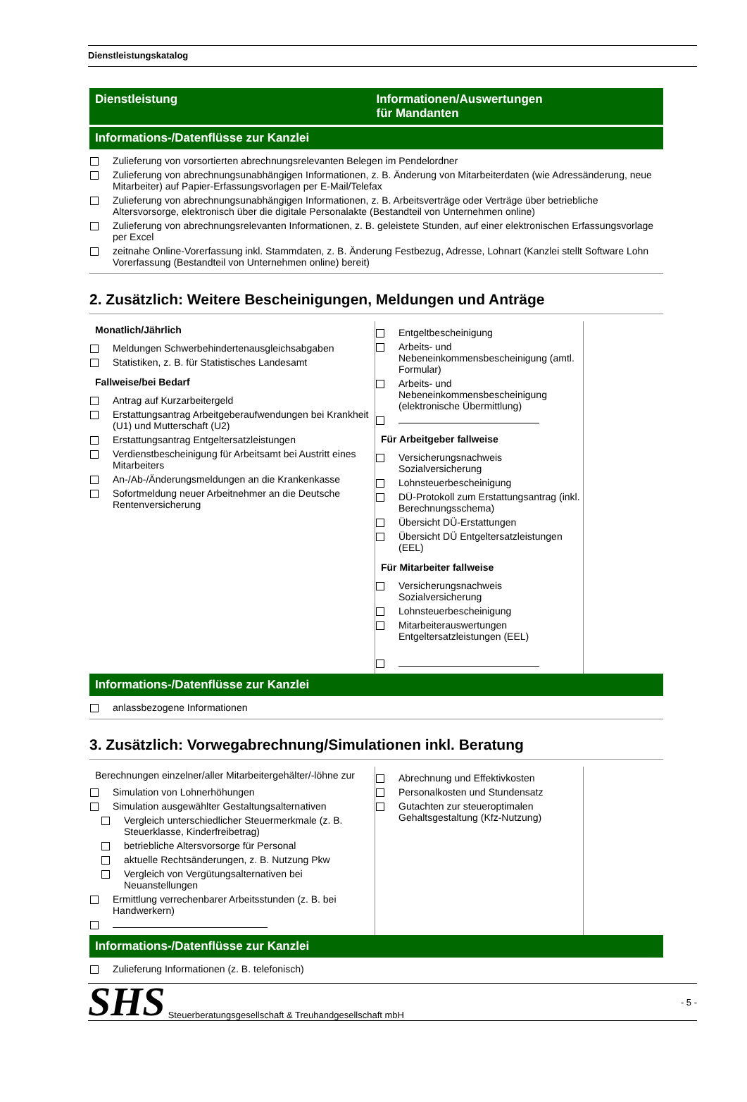Dienstleistungskatalog
Dienstleistung Informationen/Auswertungen
für Mandanten
Informations-/Datenflüsse zur Kanzlei
Zulieferung von vorsortierten abrechnungsrelevanten Belegen im Pendelordner
Zulieferung von abrechnungsunabhängigen Informationen, z. B. Änderung von Mitarbeiterdaten (wie Adressänderung, neue Mitarbeiter) auf Papier-Erfassungsvorlagen per E-Mail/Telefax
Zulieferung von abrechnungsunabhängigen Informationen, z. B. Arbeitsverträge oder Verträge über betriebliche Altersvorsorge, elektronisch über die digitale Personalakte (Bestandteil von Unternehmen online)
Zulieferung von abrechnungsrelevanten Informationen, z. B. geleistete Stunden, auf einer elektronischen Erfassungsvorlage per Excel
zeitnahe Online-Vorerfassung inkl. Stammdaten, z. B. Änderung Festbezug, Adresse, Lohnart (Kanzlei stellt Software Lohn Vorerfassung (Bestandteil von Unternehmen online) bereit)
2. Zusätzlich: Weitere Bescheinigungen, Meldungen und Anträge
Monatlich/Jährlich
Meldungen Schwerbehindertenausgleichsabgaben
Statistiken, z. B. für Statistisches Landesamt
Fallweise/bei Bedarf
Antrag auf Kurzarbeitergeld
Erstattungsantrag Arbeitgeberaufwendungen bei Krankheit (U1) und Mutterschaft (U2)
Erstattungsantrag Entgeltersatzleistungen
Verdienstbescheinigung für Arbeitsamt bei Austritt eines Mitarbeiters
An-/Ab-/Änderungsmeldungen an die Krankenkasse
Sofortmeldung neuer Arbeitnehmer an die Deutsche Rentenversicherung
Entgeltbescheinigung
Arbeits- und Nebeneinkommensbescheinigung (amtl. Formular)
Arbeits- und Nebeneinkommensbescheinigung (elektronische Übermittlung)
Für Arbeitgeber fallweise
Versicherungsnachweis Sozialversicherung
Lohnsteuerbescheinigung
DÜ-Protokoll zum Erstattungsantrag (inkl. Berechnungsschema)
Übersicht DÜ-Erstattungen
Übersicht DÜ Entgeltersatzleistungen (EEL)
Für Mitarbeiter fallweise
Versicherungsnachweis Sozialversicherung
Lohnsteuerbescheinigung
Mitarbeiterauswertungen Entgeltersatzleistungen (EEL)
Informations-/Datenflüsse zur Kanzlei
anlassbezogene Informationen
3. Zusätzlich: Vorwegabrechnung/Simulationen inkl. Beratung
Berechnungen einzelner/aller Mitarbeitergehälter/-löhne zur
Simulation von Lohnerhöhungen
Simulation ausgewählter Gestaltungsalternativen
Vergleich unterschiedlicher Steuermerkmale (z. B. Steuerklasse, Kinderfreibetrag)
betriebliche Altersvorsorge für Personal
aktuelle Rechtsänderungen, z. B. Nutzung Pkw
Vergleich von Vergütungsalternativen bei Neuanstellungen
Ermittlung verrechenbarer Arbeitsstunden (z. B. bei Handwerkern)
Abrechnung und Effektivkosten
Personalkosten und Stundensatz
Gutachten zur steueroptimalen Gehaltsgestaltung (Kfz-Nutzung)
Informations-/Datenflüsse zur Kanzlei
Zulieferung Informationen (z. B. telefonisch)
SHS Steuerberatungsgesellschaft & Treuhandgesellschaft mbH - 5 -